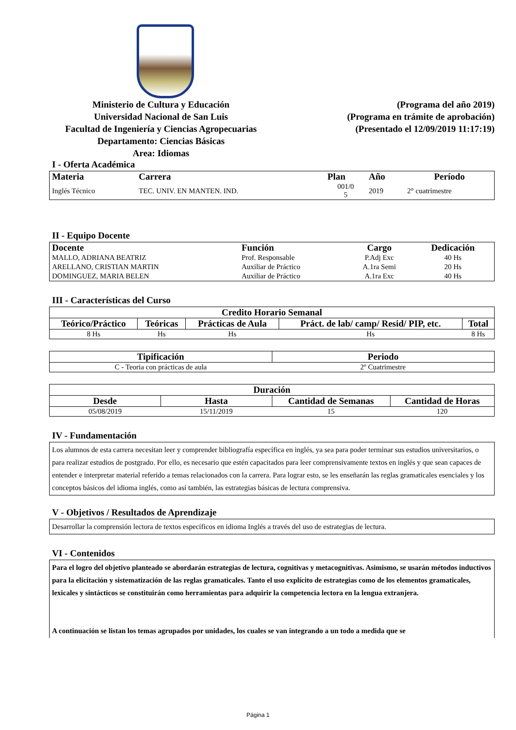Ministerio de Cultura y Educación
Universidad Nacional de San Luis
Facultad de Ingeniería y Ciencias Agropecuarias
Departamento: Ciencias Básicas
Area: Idiomas
(Programa del año 2019)
(Programa en trámite de aprobación)
(Presentado el 12/09/2019 11:17:19)
I - Oferta Académica
| Materia | Carrera | Plan | Año | Período |
| --- | --- | --- | --- | --- |
| Inglés Técnico | TEC. UNIV. EN MANTEN. IND. | 001/0 5 | 2019 | 2° cuatrimestre |
II - Equipo Docente
| Docente | Función | Cargo | Dedicación |
| --- | --- | --- | --- |
| MALLO, ADRIANA BEATRIZ | Prof. Responsable | P.Adj Exc | 40 Hs |
| ARELLANO, CRISTIAN MARTIN | Auxiliar de Práctico | A.1ra Semi | 20 Hs |
| DOMINGUEZ, MARIA BELEN | Auxiliar de Práctico | A.1ra Exc | 40 Hs |
III - Características del Curso
| Credito Horario Semanal | | | | |
| --- | --- | --- | --- | --- |
| Teórico/Práctico | Teóricas | Prácticas de Aula | Práct. de lab/ camp/ Resid/ PIP, etc. | Total |
| 8 Hs | Hs | Hs | Hs | 8 Hs |
| Tipificación | Periodo |
| --- | --- |
| C - Teoria con prácticas de aula | 2º Cuatrimestre |
| Duración | | | |
| --- | --- | --- | --- |
| Desde | Hasta | Cantidad de Semanas | Cantidad de Horas |
| 05/08/2019 | 15/11/2019 | 15 | 120 |
IV - Fundamentación
Los alumnos de esta carrera necesitan leer y comprender bibliografía específica en inglés, ya sea para poder terminar sus estudios universitarios, o para realizar estudios de postgrado. Por ello, es necesario que estén capacitados para leer comprensivamente textos en inglés y que sean capaces de entender e interpretar material referido a temas relacionados con la carrera. Para lograr esto, se les enseñarán las reglas gramaticales esenciales y los conceptos básicos del idioma inglés, como así también, las estrategias básicas de lectura comprensiva.
V - Objetivos / Resultados de Aprendizaje
Desarrollar la comprensión lectora de textos específicos en idioma Inglés a través del uso de estrategias de lectura.
VI - Contenidos
Para el logro del objetivo planteado se abordarán estrategias de lectura, cognitivas y metacognitivas. Asimismo, se usarán métodos inductivos para la elicitación y sistematización de las reglas gramaticales. Tanto el uso explícito de estrategias como de los elementos gramaticales, lexicales y sintácticos se constituirán como herramientas para adquirir la competencia lectora en la lengua extranjera.
A continuación se listan los temas agrupados por unidades, los cuales se van integrando a un todo a medida que se
Página 1